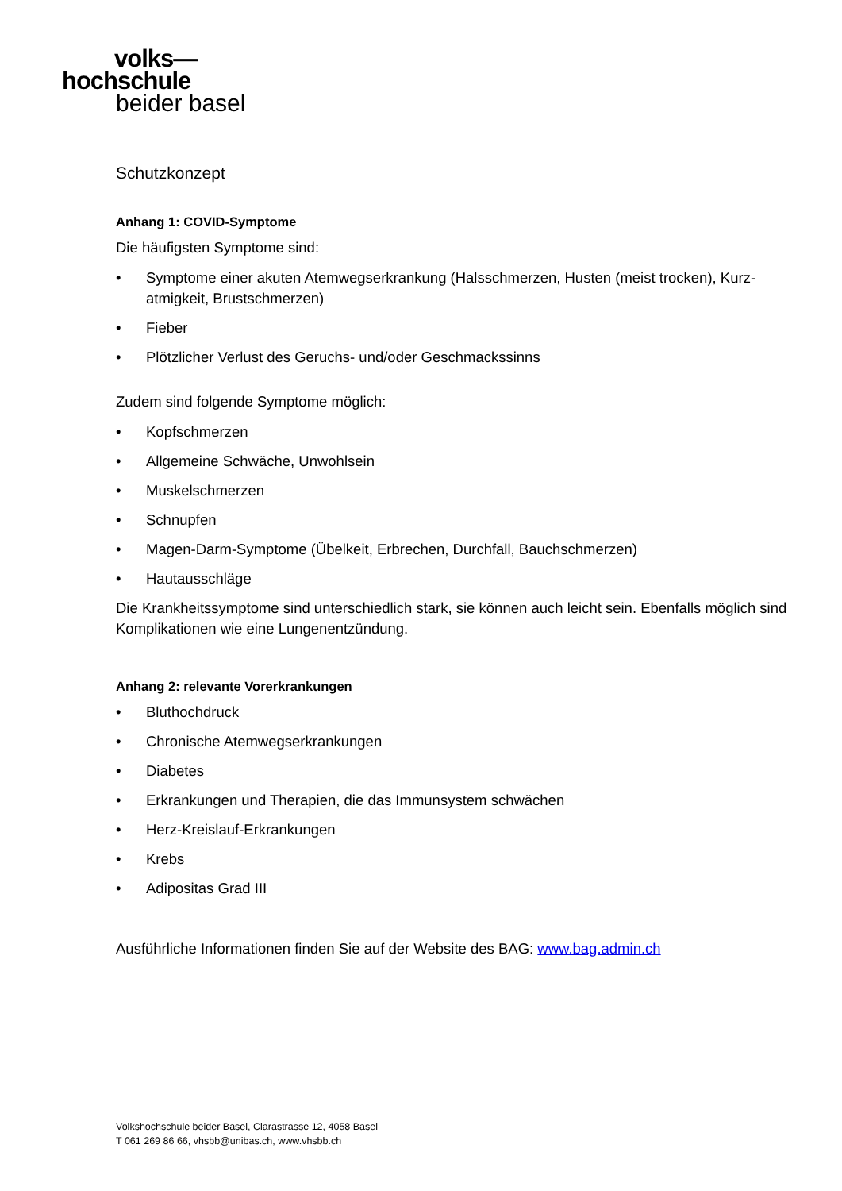volks—
hochschule
beider basel
Schutzkonzept
Anhang 1: COVID-Symptome
Die häufigsten Symptome sind:
• Symptome einer akuten Atemwegserkrankung (Halsschmerzen, Husten (meist trocken), Kurz-atmigkeit, Brustschmerzen)
• Fieber
• Plötzlicher Verlust des Geruchs- und/oder Geschmackssinns
Zudem sind folgende Symptome möglich:
• Kopfschmerzen
• Allgemeine Schwäche, Unwohlsein
• Muskelschmerzen
• Schnupfen
• Magen-Darm-Symptome (Übelkeit, Erbrechen, Durchfall, Bauchschmerzen)
• Hautausschläge
Die Krankheitssymptome sind unterschiedlich stark, sie können auch leicht sein. Ebenfalls möglich sind Komplikationen wie eine Lungenentzündung.
Anhang 2: relevante Vorerkrankungen
• Bluthochdruck
• Chronische Atemwegserkrankungen
• Diabetes
• Erkrankungen und Therapien, die das Immunsystem schwächen
• Herz-Kreislauf-Erkrankungen
• Krebs
• Adipositas Grad III
Ausführliche Informationen finden Sie auf der Website des BAG: www.bag.admin.ch
Volkshochschule beider Basel, Clarastrasse 12, 4058 Basel
T 061 269 86 66, vhsbb@unibas.ch, www.vhsbb.ch